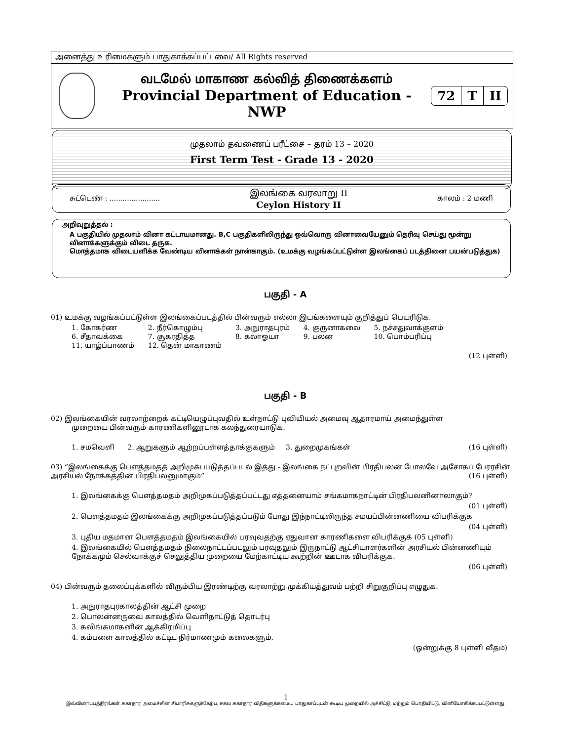அனைத்து உரிமைகளும் பாதுகாக்கப்பட்டவை/ All Rights reserved
வடமேல் மாகாண கல்வித் திணைக்களம்
Provincial Department of Education - NWP
72 T II
முதலாம் தவணைப் பரீட்சை – தரம் 13 – 2020
First Term Test - Grade 13 - 2020
சுட்டெண் : ....................... இலங்கை வரலாறு II
Ceylon History II காலம் : 2 மணி
அறிவுறுத்தல் :
A பகுதியில் முதலாம் வினா கட்டாயமானது. B,C பகுதிகளிலிருந்து ஒவ்வொரு வினாவையேனும் தெரிவு செய்து மூன்று வினாக்களுக்கும் விடை தருக.
மொத்தமாக விடையளிக்க வேண்டிய வினாக்கள் நான்காகும். (உமக்கு வழங்கப்பட்டுள்ள இலங்கைப் படத்தினை பயன்படுத்துக)
பகுதி - A
01) உமக்கு வழங்கப்பட்டுள்ள இலங்கைப்படத்தில் பின்வரும் எல்லா இடங்களையும் குறித்துப் பெயரிடுக.
| 1. கோகர்ண | 2. நீர்கொழும்பு | 3. அநுராதபுரம் | 4. குருனாகலை | 5. நச்சதுவாக்குளம் |
| 6. சீதாவக்கை | 7. சூகரதித்த | 8. கலாஓயா | 9. பலன | 10. பொம்பரிப்பு |
| 11. யாழ்ப்பாணம் | 12. தென் மாகாணம் | | | |
(12 புள்ளி)
பகுதி - B
02) இலங்கையின் வரலாற்றைக் கட்டியெழுப்புவதில் உள்நாட்டு புவியியல் அமைவு ஆதாரமாய் அமைந்துள்ள
முறையை பின்வரும் காரணிகளினூடாக கலந்துரையாடுக.
1. சமவெளி 2. ஆறுகளும் ஆற்றப்பள்ளத்தாக்குகளும் 3. துறைமுகங்கள் (16 புள்ளி)
03) “இலங்கைக்கு பௌத்தமதத் அறிமுக்பபடுத்தப்படல் இத்து - இலங்கை நட்புறவின் பிரதிபலன் போலவே அசோகப் பேரரசின் அரசியல் நோக்கத்தின் பிரதிபலனுமாகும்” (16 புள்ளி)
1. இலங்கைக்கு பௌத்தமதம் அறிமுகப்படுத்தப்பட்டது எத்தனையாம் சங்கமாகநாட்டின் பிரதிபலனினாலாகும்?
(01 புள்ளி)
2. பௌத்தமதம் இலங்கைக்கு அறிமுகப்படுத்தப்படும் போது இந்நாட்டிலிருந்த சமயப்பின்னணியை விபரிக்குக
(04 புள்ளி)
3. புதிய மதமான பௌத்தமதம் இலங்கையில் பரவுவதற்கு ஏதுவான காரணிகளை விபரிக்குக் (05 புள்ளி)
4. இலங்கையில் பௌத்தமதம் நிலைநாட்டப்படலும் பரவுதலும் இருநாட்டு ஆட்சியாளர்களின் அரசியல் பின்னணியும் நோக்கமும் செல்வாக்குச் செலுத்திய முறையை மேற்காட்டிய கூற்றின் ஊடாக விபரிக்குக.
(06 புள்ளி)
04) பின்வரும் தலைப்புக்களில் விரும்பிய இரண்டிற்கு வரலாற்று முக்கியத்துவம் பற்றி சிறுகுறிப்பு எழுதுக.
1. அநுராதபுரகாலத்தின் ஆட்சி முறை
2. பொலன்னருவை காலத்தில் வெளிநாட்டுத் தொடர்பு
3. கலிங்கமாகனின் ஆக்கிரமிப்பு
4. கம்பளை காலத்தில் கட்டிட நிர்மாணமும் கலைகளும்.
(ஒன்றுக்கு 8 புள்ளி வீதம்)
1
இவ்வினாப்பத்திரங்கள் சுகாதார அமைச்சின் சிபாரிசுகளுக்கேற்ப, சகல சுகாதார விதிகளுக்கமைய பாதுகாப்புடன் கூடிய முறையில் அச்சிட்டு, மற்றும் பொதியிட்டு, வினியோகிக்கப்பட்டுள்ளது.